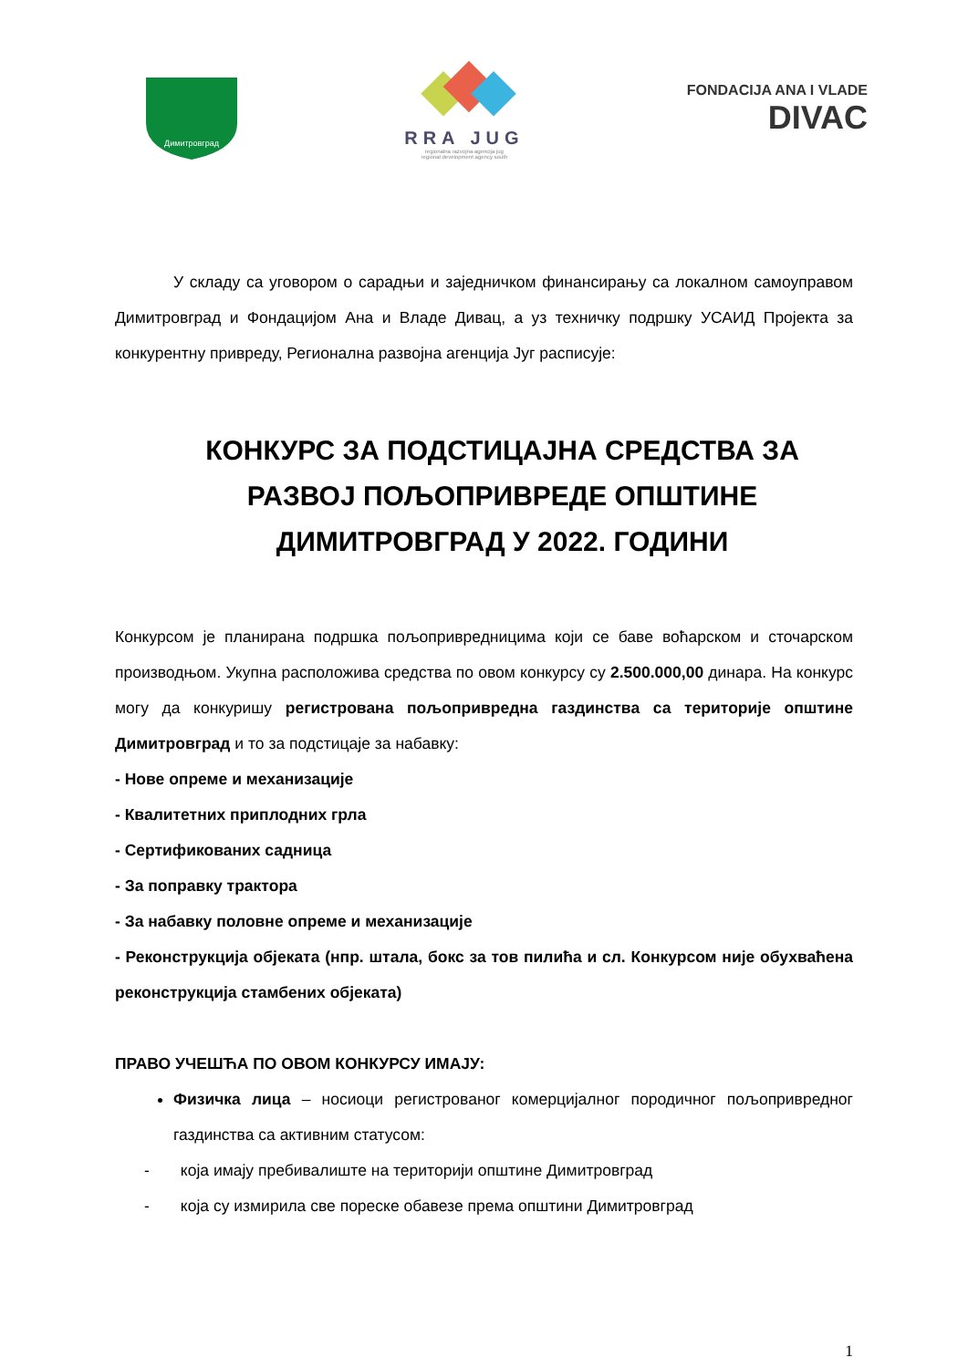Димитровград
RRA JUG
regionalna razvojna agencija jug
regional development agency south
FONDACIJA ANA I VLADE
DIVAC
У складу са уговором о сарадњи и заједничком финансирању са локалном самоуправом Димитровград и Фондацијом Ана и Владе Дивац, а уз техничку подршку УСАИД Пројекта за конкурентну привреду, Регионална развојна агенција Југ расписује:
КОНКУРС ЗА ПОДСТИЦАЈНА СРЕДСТВА ЗА РАЗВОЈ ПОЉОПРИВРЕДЕ ОПШТИНЕ ДИМИТРОВГРАД У 2022. ГОДИНИ
Конкурсом је планирана подршка пољопривредницима који се баве воћарском и сточарском производњом. Укупна расположива средства по овом конкурсу су 2.500.000,00 динара. На конкурс могу да конкуришу регистрована пољопривредна газдинства са територије општине Димитровград и то за подстицаје за набавку:
- Нове опреме и механизације
- Квалитетних приплодних грла
- Сертификованих садница
- За поправку трактора
- За набавку половне опреме и механизације
- Реконструкција објеката (нпр. штала, бокс за тов пилића и сл. Конкурсом није обухваћена реконструкција стамбених објеката)
ПРАВО УЧЕШЋА ПО ОВОМ КОНКУРСУ ИМАЈУ:
Физичка лица – носиоци регистрованог комерцијалног породичног пољопривредног газдинства са активним статусом:
- која имају пребивалиште на територији општине Димитровград
- која су измирила све пореске обавезе према општини Димитровград
1